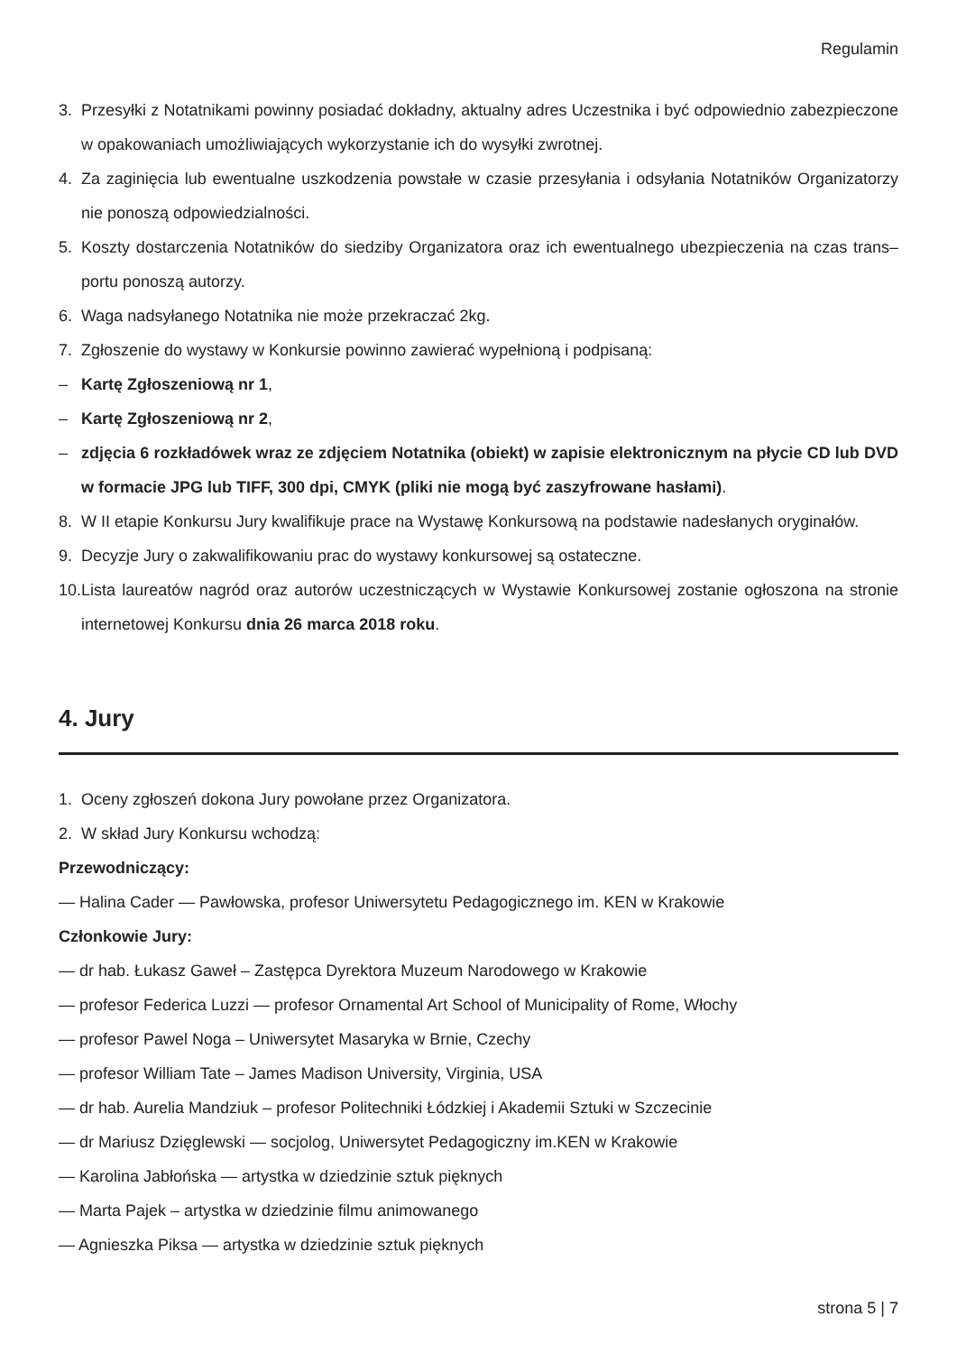Regulamin
3. Przesyłki z Notatnikami powinny posiadać dokładny, aktualny adres Uczestnika i być odpowiednio zabezpieczone w opakowaniach umożliwiających wykorzystanie ich do wysyłki zwrotnej.
4. Za zaginięcia lub ewentualne uszkodzenia powstałe w czasie przesyłania i odsyłania Notatników Organizatorzy nie ponoszą odpowiedzialności.
5. Koszty dostarczenia Notatników do siedziby Organizatora oraz ich ewentualnego ubezpieczenia na czas trans–portu ponoszą autorzy.
6. Waga nadsyłanego Notatnika nie może przekraczać 2kg.
7. Zgłoszenie do wystawy w Konkursie powinno zawierać wypełnioną i podpisaną:
– Kartę Zgłoszeniową nr 1,
– Kartę Zgłoszeniową nr 2,
– zdjęcia 6 rozkładówek wraz ze zdjęciem Notatnika (obiekt) w zapisie elektronicznym na płycie CD lub DVD w formacie JPG lub TIFF, 300 dpi, CMYK (pliki nie mogą być zaszyfrowane hasłami).
8. W II etapie Konkursu Jury kwalifikuje prace na Wystawę Konkursową na podstawie nadesłanych oryginałów.
9. Decyzje Jury o zakwalifikowaniu prac do wystawy konkursowej są ostateczne.
10. Lista laureatów nagród oraz autorów uczestniczących w Wystawie Konkursowej zostanie ogłoszona na stronie internetowej Konkursu dnia 26 marca 2018 roku.
4. Jury
1. Oceny zgłoszeń dokona Jury powołane przez Organizatora.
2. W skład Jury Konkursu wchodzą:
Przewodniczący:
— Halina Cader — Pawłowska, profesor Uniwersytetu Pedagogicznego im. KEN w Krakowie
Członkowie Jury:
— dr hab. Łukasz Gaweł – Zastępca Dyrektora Muzeum Narodowego w Krakowie
— profesor Federica Luzzi — profesor Ornamental Art School of Municipality of Rome, Włochy
— profesor Pawel Noga – Uniwersytet Masaryka w Brnie, Czechy
— profesor William Tate – James Madison University, Virginia, USA
— dr hab. Aurelia Mandziuk – profesor Politechniki Łódzkiej i Akademii Sztuki w Szczecinie
— dr Mariusz Dzięglewski — socjolog, Uniwersytet Pedagogiczny im.KEN w Krakowie
— Karolina Jabłońska — artystka w dziedzinie sztuk pięknych
— Marta Pajek – artystka w dziedzinie filmu animowanego
— Agnieszka Piksa — artystka w dziedzinie sztuk pięknych
strona 5 | 7